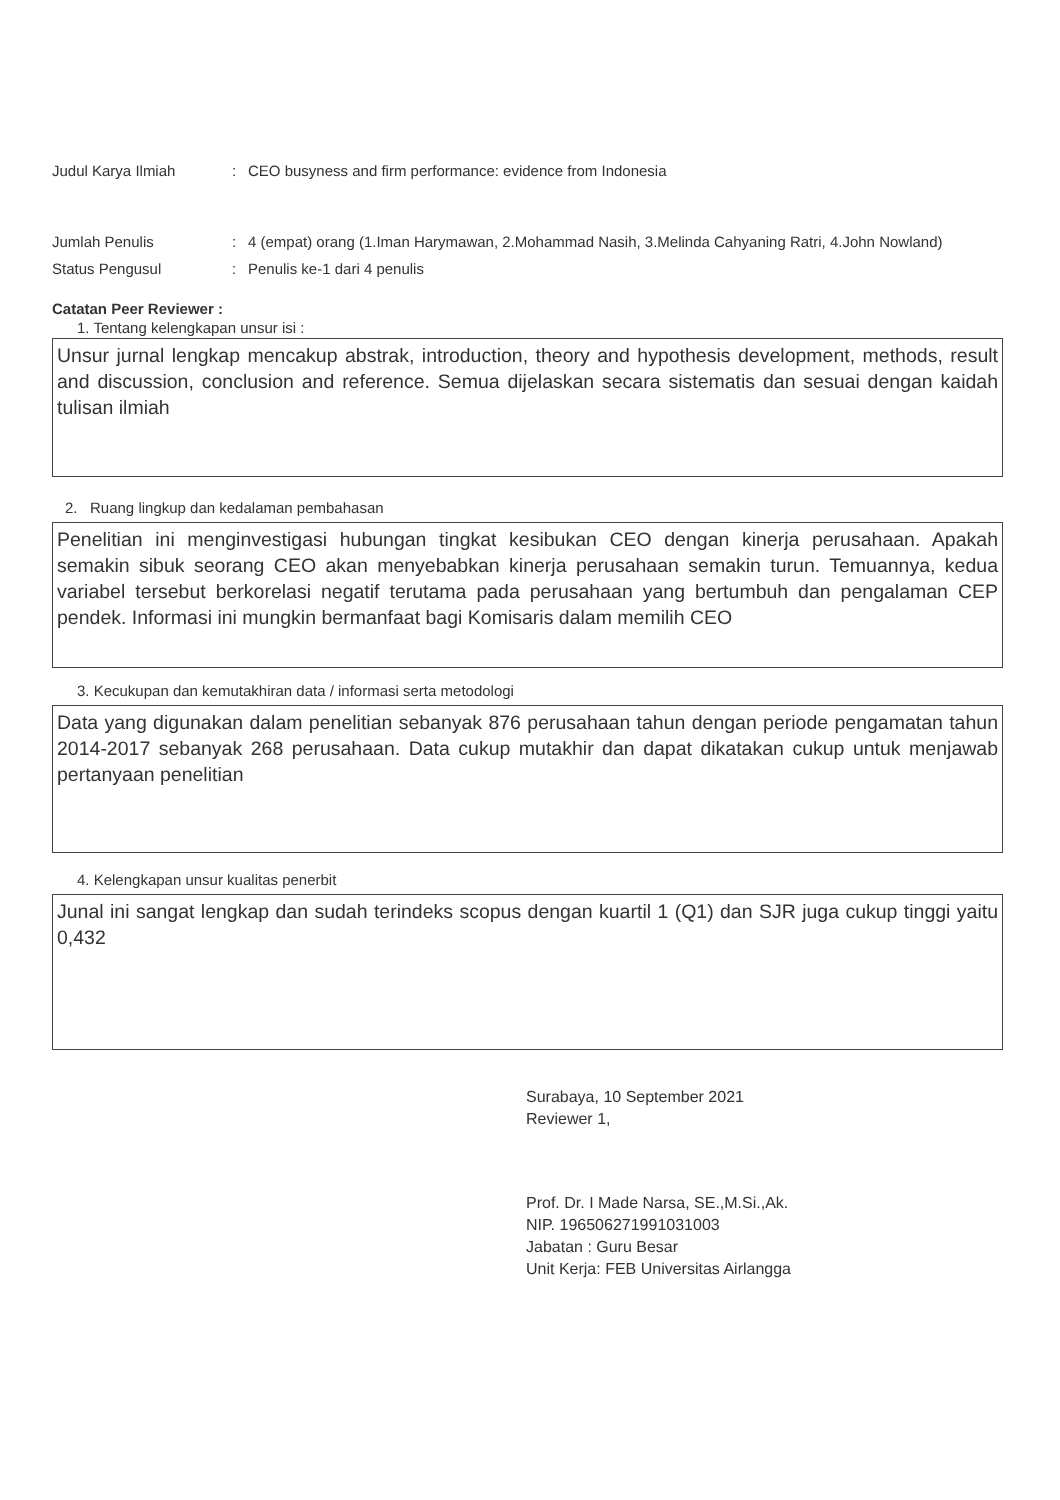Judul Karya Ilmiah : CEO busyness and firm performance: evidence from Indonesia
Jumlah Penulis : 4 (empat) orang (1.Iman Harymawan, 2.Mohammad Nasih, 3.Melinda Cahyaning Ratri, 4.John Nowland)
Status Pengusul : Penulis ke-1 dari 4 penulis
Catatan Peer Reviewer :
1. Tentang kelengkapan unsur isi :
Unsur jurnal lengkap mencakup abstrak, introduction, theory and hypothesis development, methods, result and discussion, conclusion and reference. Semua dijelaskan secara sistematis dan sesuai dengan kaidah tulisan ilmiah
2. Ruang lingkup dan kedalaman pembahasan
Penelitian ini menginvestigasi hubungan tingkat kesibukan CEO dengan kinerja perusahaan. Apakah semakin sibuk seorang CEO akan menyebabkan kinerja perusahaan semakin turun. Temuannya, kedua variabel tersebut berkorelasi negatif terutama pada perusahaan yang bertumbuh dan pengalaman CEP pendek. Informasi ini mungkin bermanfaat bagi Komisaris dalam memilih CEO
3. Kecukupan dan kemutakhiran data / informasi serta metodologi
Data yang digunakan dalam penelitian sebanyak 876 perusahaan tahun dengan periode pengamatan tahun 2014-2017 sebanyak 268 perusahaan. Data cukup mutakhir dan dapat dikatakan cukup untuk menjawab pertanyaan penelitian
4. Kelengkapan unsur kualitas penerbit
Junal ini sangat lengkap dan sudah terindeks scopus dengan kuartil 1 (Q1) dan SJR juga cukup tinggi yaitu 0,432
Surabaya, 10 September 2021
Reviewer 1,
Prof. Dr. I Made Narsa, SE.,M.Si.,Ak.
NIP. 196506271991031003
Jabatan : Guru Besar
Unit Kerja: FEB Universitas Airlangga